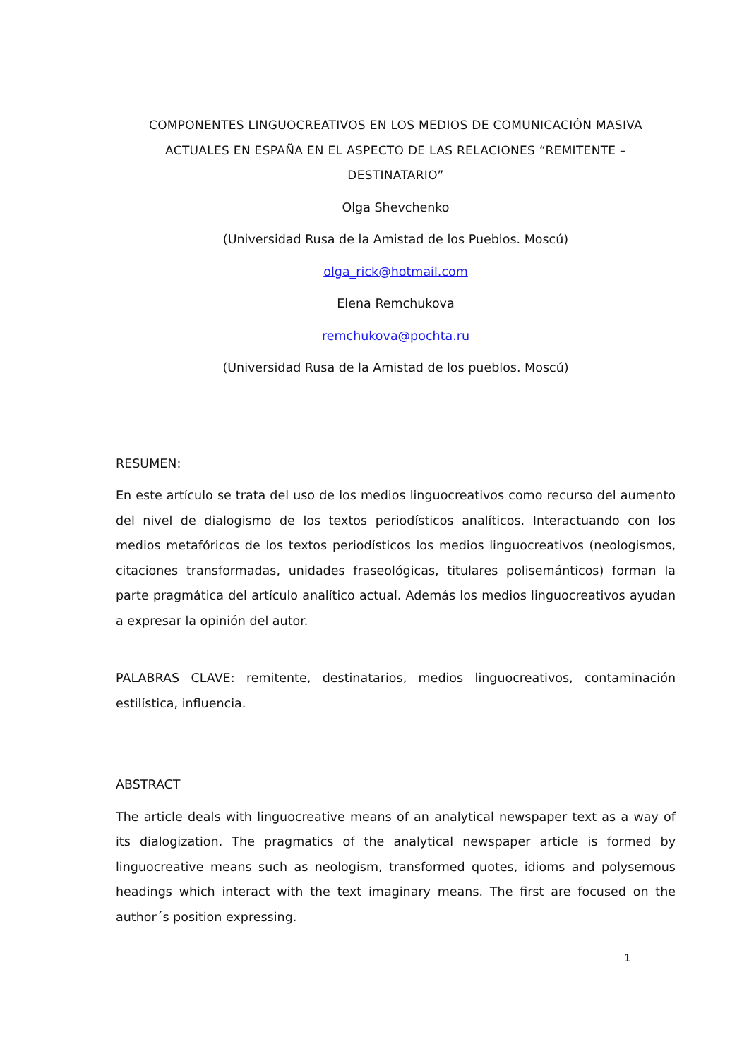COMPONENTES LINGUOCREATIVOS EN LOS MEDIOS DE COMUNICACIÓN MASIVA ACTUALES EN ESPAÑA EN EL ASPECTO DE LAS RELACIONES “REMITENTE – DESTINATARIO”
Olga Shevchenko
(Universidad Rusa de la Amistad de los Pueblos. Moscú)
olga_rick@hotmail.com
Elena Remchukova
remchukova@pochta.ru
(Universidad Rusa de la Amistad de los pueblos. Moscú)
RESUMEN:
En este artículo se trata del uso de los medios linguocreativos como recurso del aumento del nivel de dialogismo de los textos periodísticos analíticos. Interactuando con los medios metafóricos de los textos periodísticos los medios linguocreativos (neologismos, citaciones transformadas, unidades fraseológicas, titulares polisemánticos) forman la parte pragmática del artículo analítico actual. Además los medios linguocreativos ayudan a expresar la opinión del autor.
PALABRAS CLAVE: remitente, destinatarios, medios linguocreativos, contaminación estilística, influencia.
ABSTRACT
The article deals with linguocreative means of an analytical newspaper text as a way of its dialogization. The pragmatics of the analytical newspaper article is formed by linguocreative means such as neologism, transformed quotes, idioms and polysemous headings which interact with the text imaginary means. The first are focused on the author´s position expressing.
1